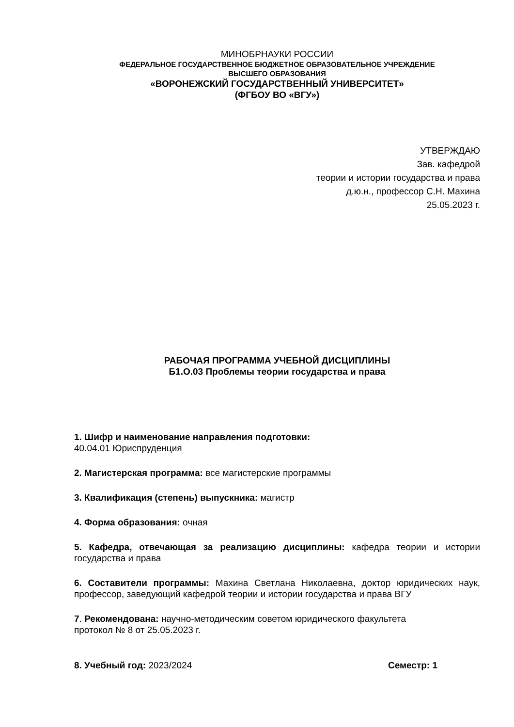МИНОБРНАУКИ РОССИИ
ФЕДЕРАЛЬНОЕ ГОСУДАРСТВЕННОЕ БЮДЖЕТНОЕ ОБРАЗОВАТЕЛЬНОЕ УЧРЕЖДЕНИЕ
ВЫСШЕГО ОБРАЗОВАНИЯ
«ВОРОНЕЖСКИЙ ГОСУДАРСТВЕННЫЙ УНИВЕРСИТЕТ»
(ФГБОУ ВО «ВГУ»)
УТВЕРЖДАЮ
Зав. кафедрой
теории и истории государства и права
д.ю.н., профессор С.Н. Махина
25.05.2023 г.
РАБОЧАЯ ПРОГРАММА УЧЕБНОЙ ДИСЦИПЛИНЫ
Б1.О.03 Проблемы теории государства и права
1. Шифр и наименование направления подготовки:
40.04.01 Юриспруденция
2. Магистерская программа: все магистерские программы
3. Квалификация (степень) выпускника: магистр
4. Форма образования: очная
5. Кафедра, отвечающая за реализацию дисциплины: кафедра теории и истории государства и права
6. Составители программы: Махина Светлана Николаевна, доктор юридических наук, профессор, заведующий кафедрой теории и истории государства и права ВГУ
7. Рекомендована: научно-методическим советом юридического факультета
протокол № 8 от 25.05.2023 г.
8. Учебный год: 2023/2024 Семестр: 1